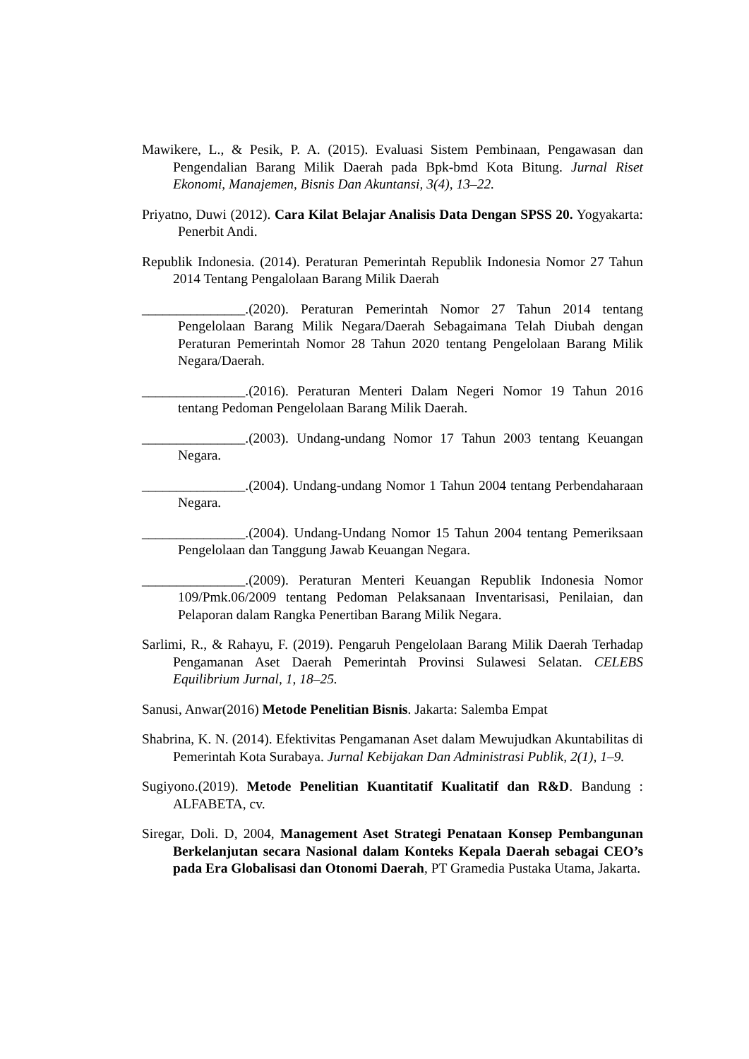Mawikere, L., & Pesik, P. A. (2015). Evaluasi Sistem Pembinaan, Pengawasan dan Pengendalian Barang Milik Daerah pada Bpk-bmd Kota Bitung. Jurnal Riset Ekonomi, Manajemen, Bisnis Dan Akuntansi, 3(4), 13–22.
Priyatno, Duwi (2012). Cara Kilat Belajar Analisis Data Dengan SPSS 20. Yogyakarta: Penerbit Andi.
Republik Indonesia. (2014). Peraturan Pemerintah Republik Indonesia Nomor 27 Tahun 2014 Tentang Pengalolaan Barang Milik Daerah
_______________.(2020). Peraturan Pemerintah Nomor 27 Tahun 2014 tentang Pengelolaan Barang Milik Negara/Daerah Sebagaimana Telah Diubah dengan Peraturan Pemerintah Nomor 28 Tahun 2020 tentang Pengelolaan Barang Milik Negara/Daerah.
_______________.(2016). Peraturan Menteri Dalam Negeri Nomor 19 Tahun 2016 tentang Pedoman Pengelolaan Barang Milik Daerah.
_______________.(2003). Undang-undang Nomor 17 Tahun 2003 tentang Keuangan Negara.
_______________.(2004). Undang-undang Nomor 1 Tahun 2004 tentang Perbendaharaan Negara.
_______________.(2004). Undang-Undang Nomor 15 Tahun 2004 tentang Pemeriksaan Pengelolaan dan Tanggung Jawab Keuangan Negara.
_______________.(2009). Peraturan Menteri Keuangan Republik Indonesia Nomor 109/Pmk.06/2009 tentang Pedoman Pelaksanaan Inventarisasi, Penilaian, dan Pelaporan dalam Rangka Penertiban Barang Milik Negara.
Sarlimi, R., & Rahayu, F. (2019). Pengaruh Pengelolaan Barang Milik Daerah Terhadap Pengamanan Aset Daerah Pemerintah Provinsi Sulawesi Selatan. CELEBS Equilibrium Jurnal, 1, 18–25.
Sanusi, Anwar(2016) Metode Penelitian Bisnis. Jakarta: Salemba Empat
Shabrina, K. N. (2014). Efektivitas Pengamanan Aset dalam Mewujudkan Akuntabilitas di Pemerintah Kota Surabaya. Jurnal Kebijakan Dan Administrasi Publik, 2(1), 1–9.
Sugiyono.(2019). Metode Penelitian Kuantitatif Kualitatif dan R&D. Bandung : ALFABETA, cv.
Siregar, Doli. D, 2004, Management Aset Strategi Penataan Konsep Pembangunan Berkelanjutan secara Nasional dalam Konteks Kepala Daerah sebagai CEO’s pada Era Globalisasi dan Otonomi Daerah, PT Gramedia Pustaka Utama, Jakarta.